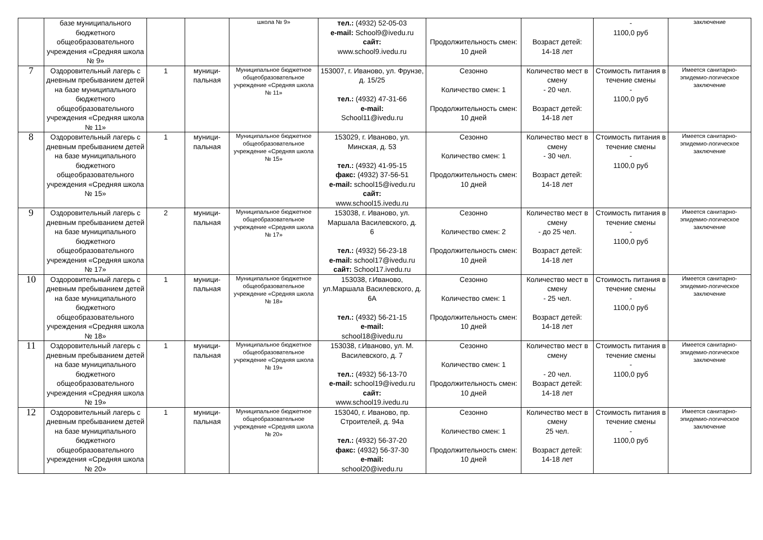| | базе муниципального бюджетного общеобразовательного учреждения «Средняя школа № 9» | | | школа № 9» | тел.: (4932) 52-05-03 e-mail: School9@ivedu.ru сайт: www.school9.ivedu.ru | Продолжительность смен: 10 дней | Возраст детей: 14-18 лет | - 1100,0 руб | заключение |
| 7 | Оздоровительный лагерь с дневным пребыванием детей на базе муниципального бюджетного общеобразовательного учреждения «Средняя школа № 11» | 1 | муници- пальная | Муниципальное бюджетное общеобразовательное учреждение «Средняя школа № 11» | 153007, г. Иваново, ул. Фрунзе, д. 15/25 тел.: (4932) 47-31-66 e-mail: School11@ivedu.ru | Сезонно Количество смен: 1 Продолжительность смен: 10 дней | Количество мест в смену - 20 чел. Возраст детей: 14-18 лет | Стоимость питания в течение смены - 1100,0 руб | Имеется санитарно-эпидемио-логическое заключение |
| 8 | Оздоровительный лагерь с дневным пребыванием детей на базе муниципального бюджетного общеобразовательного учреждения «Средняя школа № 15» | 1 | муници- пальная | Муниципальное бюджетное общеобразовательное учреждение «Средняя школа № 15» | 153029, г. Иваново, ул. Минская, д. 53 тел.: (4932) 41-95-15 факс: (4932) 37-56-51 e-mail: school15@ivedu.ru сайт: www.school15.ivedu.ru | Сезонно Количество смен: 1 Продолжительность смен: 10 дней | Количество мест в смену - 30 чел. Возраст детей: 14-18 лет | Стоимость питания в течение смены - 1100,0 руб | Имеется санитарно-эпидемио-логическое заключение |
| 9 | Оздоровительный лагерь с дневным пребыванием детей на базе муниципального бюджетного общеобразовательного учреждения «Средняя школа № 17» | 2 | муници- пальная | Муниципальное бюджетное общеобразовательное учреждение «Средняя школа № 17» | 153038, г. Иваново, ул. Маршала Василевского, д. 6 тел.: (4932) 56-23-18 e-mail: school17@ivedu.ru сайт: School17.ivedu.ru | Сезонно Количество смен: 2 Продолжительность смен: 10 дней | Количество мест в смену - до 25 чел. Возраст детей: 14-18 лет | Стоимость питания в течение смены - 1100,0 руб | Имеется санитарно-эпидемио-логическое заключение |
| 10 | Оздоровительный лагерь с дневным пребыванием детей на базе муниципального бюджетного общеобразовательного учреждения «Средняя школа № 18» | 1 | муници- пальная | Муниципальное бюджетное общеобразовательное учреждение «Средняя школа № 18» | 153038, г.Иваново, ул.Маршала Василевского, д. 6А тел.: (4932) 56-21-15 e-mail: school18@ivedu.ru | Сезонно Количество смен: 1 Продолжительность смен: 10 дней | Количество мест в смену - 25 чел. Возраст детей: 14-18 лет | Стоимость питания в течение смены - 1100,0 руб | Имеется санитарно-эпидемио-логическое заключение |
| 11 | Оздоровительный лагерь с дневным пребыванием детей на базе муниципального бюджетного общеобразовательного учреждения «Средняя школа № 19» | 1 | муници- пальная | Муниципальное бюджетное общеобразовательное учреждение «Средняя школа № 19» | 153038, г.Иваново, ул. М. Василевского, д. 7 тел.: (4932) 56-13-70 e-mail: school19@ivedu.ru сайт: www.school19.ivedu.ru | Сезонно Количество смен: 1 Продолжительность смен: 10 дней | Количество мест в смену - 20 чел. Возраст детей: 14-18 лет | Стоимость питания в течение смены - 1100,0 руб | Имеется санитарно-эпидемио-логическое заключение |
| 12 | Оздоровительный лагерь с дневным пребыванием детей на базе муниципального бюджетного общеобразовательного учреждения «Средняя школа № 20» | 1 | муници- пальная | Муниципальное бюджетное общеобразовательное учреждение «Средняя школа № 20» | 153040, г. Иваново, пр. Строителей, д. 94а тел.: (4932) 56-37-20 факс: (4932) 56-37-30 e-mail: school20@ivedu.ru | Сезонно Количество смен: 1 Продолжительность смен: 10 дней | Количество мест в смену 25 чел. Возраст детей: 14-18 лет | Стоимость питания в течение смены - 1100,0 руб | Имеется санитарно-эпидемио-логическое заключение |